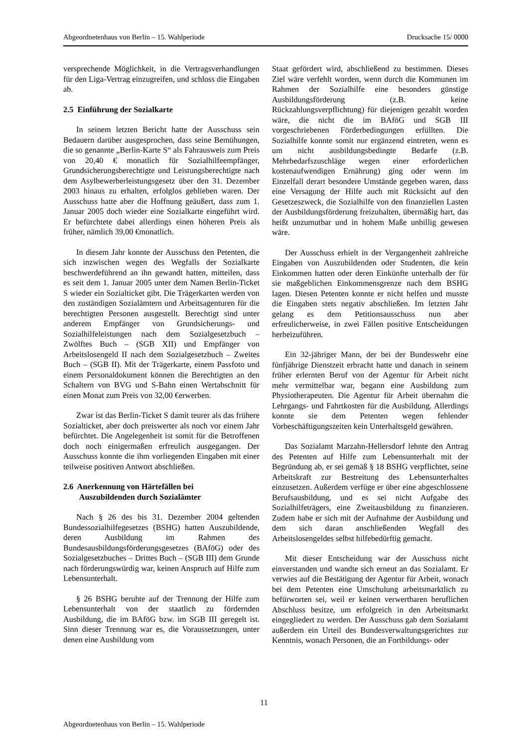Abgeordnetenhaus von Berlin – 15. Wahlperiode Drucksache 15/ 0000
versprechende Möglichkeit, in die Vertragsverhandlungen für den Liga-Vertrag einzugreifen, und schloss die Eingaben ab.
2.5 Einführung der Sozialkarte
In seinem letzten Bericht hatte der Ausschuss sein Bedauern darüber ausgesprochen, dass seine Bemühungen, die so genannte „Berlin-Karte S“ als Fahrausweis zum Preis von 20,40 € monatlich für Sozialhilfeempfänger, Grundsicherungsberechtigte und Leistungsberechtigte nach dem Asylbewerberleistungsgesetz über den 31. Dezember 2003 hinaus zu erhalten, erfolglos geblieben waren. Der Ausschuss hatte aber die Hoffnung geäußert, dass zum 1. Januar 2005 doch wieder eine Sozialkarte eingeführt wird. Er befürchtete dabei allerdings einen höheren Preis als früher, nämlich 39,00 €monatlich.
In diesem Jahr konnte der Ausschuss den Petenten, die sich inzwischen wegen des Wegfalls der Sozialkarte beschwerdeführend an ihn gewandt hatten, mitteilen, dass es seit dem 1. Januar 2005 unter dem Namen Berlin-Ticket S wieder ein Sozialticket gibt. Die Trägerkarten werden von den zuständigen Sozialämtern und Arbeitsagenturen für die berechtigten Personen ausgestellt. Berechtigt sind unter anderem Empfänger von Grundsicherungs- und Sozialhilfeleistungen nach dem Sozialgesetzbuch – Zwölftes Buch – (SGB XII) und Empfänger von Arbeitslosengeld II nach dem Sozialgesetzbuch – Zweites Buch – (SGB II). Mit der Trägerkarte, einem Passfoto und einem Personaldokument können die Berechtigten an den Schaltern von BVG und S-Bahn einen Wertabschnitt für einen Monat zum Preis von 32,00 €erwerben.
Zwar ist das Berlin-Ticket S damit teurer als das frühere Sozialticket, aber doch preiswerter als noch vor einem Jahr befürchtet. Die Angelegenheit ist somit für die Betroffenen doch noch einigermaßen erfreulich ausgegangen. Der Ausschuss konnte die ihm vorliegenden Eingaben mit einer teilweise positiven Antwort abschließen.
2.6 Anerkennung von Härtefällen bei
Auszubildenden durch Sozialämter
Nach § 26 des bis 31. Dezember 2004 geltenden Bundessozialhilfegesetzes (BSHG) hatten Auszubildende, deren Ausbildung im Rahmen des Bundesausbildungsförderungsgesetzes (BAföG) oder des Sozialgesetzbuches – Drittes Buch – (SGB III) dem Grunde nach förderungswürdig war, keinen Anspruch auf Hilfe zum Lebensunterhalt.
§ 26 BSHG beruhte auf der Trennung der Hilfe zum Lebensunterhalt von der staatlich zu fördernden Ausbildung, die im BAföG bzw. im SGB III geregelt ist. Sinn dieser Trennung war es, die Voraussetzungen, unter denen eine Ausbildung vom
Staat gefördert wird, abschließend zu bestimmen. Dieses Ziel wäre verfehlt worden, wenn durch die Kommunen im Rahmen der Sozialhilfe eine besonders günstige Ausbildungsförderung (z.B. keine Rückzahlungsverpflichtung) für diejenigen gezahlt worden wäre, die nicht die im BAföG und SGB III vorgeschriebenen Förderbedingungen erfüllten. Die Sozialhilfe konnte somit nur ergänzend eintreten, wenn es um nicht ausbildungsbedingte Bedarfe (z.B. Mehrbedarfszuschläge wegen einer erforderlichen kostenaufwendigen Ernährung) ging oder wenn im Einzelfall derart besondere Umstände gegeben waren, dass eine Versagung der Hilfe auch mit Rücksicht auf den Gesetzeszweck, die Sozialhilfe von den finanziellen Lasten der Ausbildungsförderung freizuhalten, übermäßig hart, das heißt unzumutbar und in hohem Maße unbillig gewesen wäre.
Der Ausschuss erhielt in der Vergangenheit zahlreiche Eingaben von Auszubildenden oder Studenten, die kein Einkommen hatten oder deren Einkünfte unterhalb der für sie maßgeblichen Einkommensgrenze nach dem BSHG lagen. Diesen Petenten konnte er nicht helfen und musste die Eingaben stets negativ abschließen. Im letzten Jahr gelang es dem Petitionsausschuss nun aber erfreulicherweise, in zwei Fällen positive Entscheidungen herbeizuführen.
Ein 32-jähriger Mann, der bei der Bundeswehr eine fünfjährige Dienstzeit erbracht hatte und danach in seinem früher erlernten Beruf von der Agentur für Arbeit nicht mehr vermittelbar war, begann eine Ausbildung zum Physiotherapeuten. Die Agentur für Arbeit übernahm die Lehrgangs- und Fahrtkosten für die Ausbildung. Allerdings konnte sie dem Petenten wegen fehlender Vorbeschäftigungszeiten kein Unterhaltsgeld gewähren.
Das Sozialamt Marzahn-Hellersdorf lehnte den Antrag des Petenten auf Hilfe zum Lebensunterhalt mit der Begründung ab, er sei gemäß § 18 BSHG verpflichtet, seine Arbeitskraft zur Bestreitung des Lebensunterhaltes einzusetzen. Außerdem verfüge er über eine abgeschlossene Berufsausbildung, und es sei nicht Aufgabe des Sozialhilfeträgers, eine Zweitausbildung zu finanzieren. Zudem habe er sich mit der Aufnahme der Ausbildung und dem sich daran anschließenden Wegfall des Arbeitslosengeldes selbst hilfebedürftig gemacht.
Mit dieser Entscheidung war der Ausschuss nicht einverstanden und wandte sich erneut an das Sozialamt. Er verwies auf die Bestätigung der Agentur für Arbeit, wonach bei dem Petenten eine Umschulung arbeitsmarktlich zu befürworten sei, weil er keinen verwertbaren beruflichen Abschluss besitze, um erfolgreich in den Arbeitsmarkt eingegliedert zu werden. Der Ausschuss gab dem Sozialamt außerdem ein Urteil des Bundesverwaltungsgerichtes zur Kenntnis, wonach Personen, die an Fortbildungs- oder
11
Abgeordnetenhaus von Berlin – 15. Wahlperiode